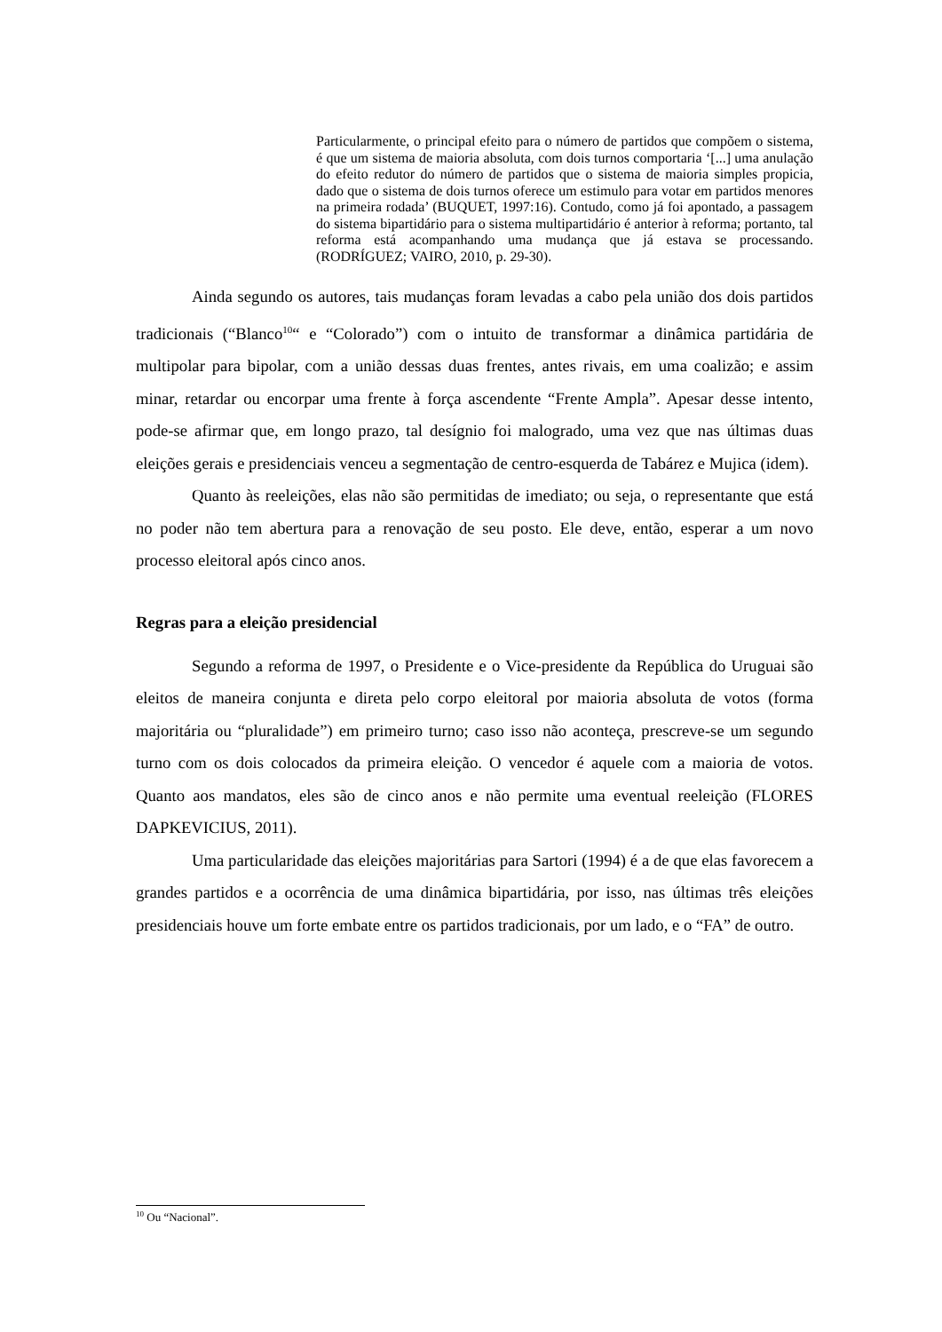Particularmente, o principal efeito para o número de partidos que compõem o sistema, é que um sistema de maioria absoluta, com dois turnos comportaria ‘[...] uma anulação do efeito redutor do número de partidos que o sistema de maioria simples propicia, dado que o sistema de dois turnos oferece um estimulo para votar em partidos menores na primeira rodada’ (BUQUET, 1997:16). Contudo, como já foi apontado, a passagem do sistema bipartidário para o sistema multipartidário é anterior à reforma; portanto, tal reforma está acompanhando uma mudança que já estava se processando. (RODRÍGUEZ; VAIRO, 2010, p. 29-30).
Ainda segundo os autores, tais mudanças foram levadas a cabo pela união dos dois partidos tradicionais (“Blanco<sup>10</sup>“ e “Colorado”) com o intuito de transformar a dinâmica partidária de multipolar para bipolar, com a união dessas duas frentes, antes rivais, em uma coalizão; e assim minar, retardar ou encorpar uma frente à força ascendente “Frente Ampla”. Apesar desse intento, pode-se afirmar que, em longo prazo, tal desígnio foi malogrado, uma vez que nas últimas duas eleições gerais e presidenciais venceu a segmentação de centro-esquerda de Tabárez e Mujica (idem).
Quanto às reeleições, elas não são permitidas de imediato; ou seja, o representante que está no poder não tem abertura para a renovação de seu posto. Ele deve, então, esperar a um novo processo eleitoral após cinco anos.
Regras para a eleição presidencial
Segundo a reforma de 1997, o Presidente e o Vice-presidente da República do Uruguai são eleitos de maneira conjunta e direta pelo corpo eleitoral por maioria absoluta de votos (forma majoritária ou “pluralidade”) em primeiro turno; caso isso não aconteça, prescreve-se um segundo turno com os dois colocados da primeira eleição. O vencedor é aquele com a maioria de votos. Quanto aos mandatos, eles são de cinco anos e não permite uma eventual reeleição (FLORES DAPKEVICIUS, 2011).
Uma particularidade das eleições majoritárias para Sartori (1994) é a de que elas favorecem a grandes partidos e a ocorrência de uma dinâmica bipartidária, por isso, nas últimas três eleições presidenciais houve um forte embate entre os partidos tradicionais, por um lado, e o “FA” de outro.
<sup>10</sup> Ou “Nacional”.